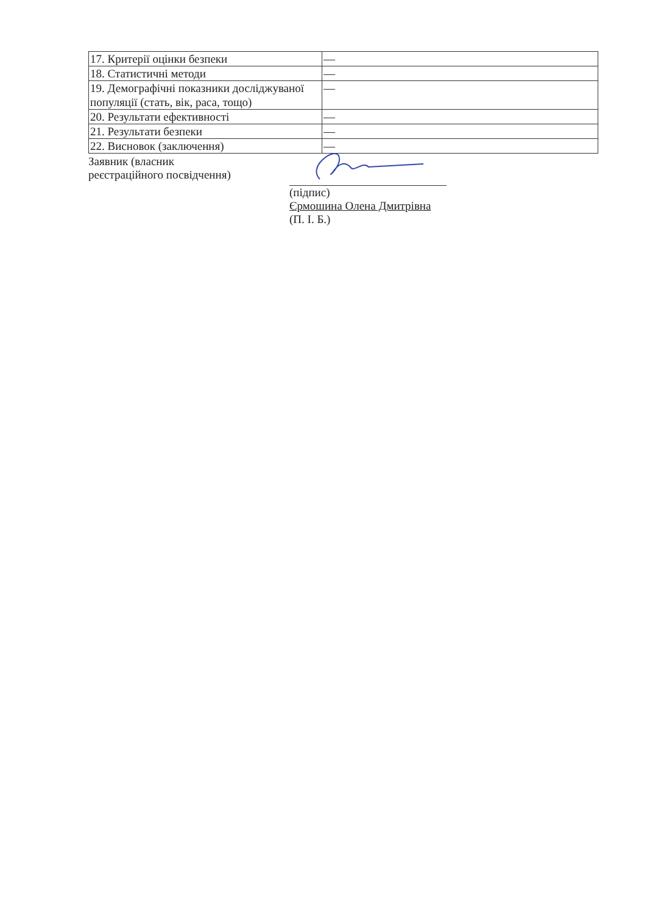| 17. Критерії оцінки безпеки | — |
| 18. Статистичні методи | — |
| 19. Демографічні показники досліджуваної популяції (стать, вік, раса, тощо) | — |
| 20. Результати ефективності | — |
| 21. Результати безпеки | — |
| 22. Висновок (заключення) | — |
Заявник (власник
реєстраційного посвідчення)
(підпис)
Єрмошина Олена Дмитрівна
(П. І. Б.)